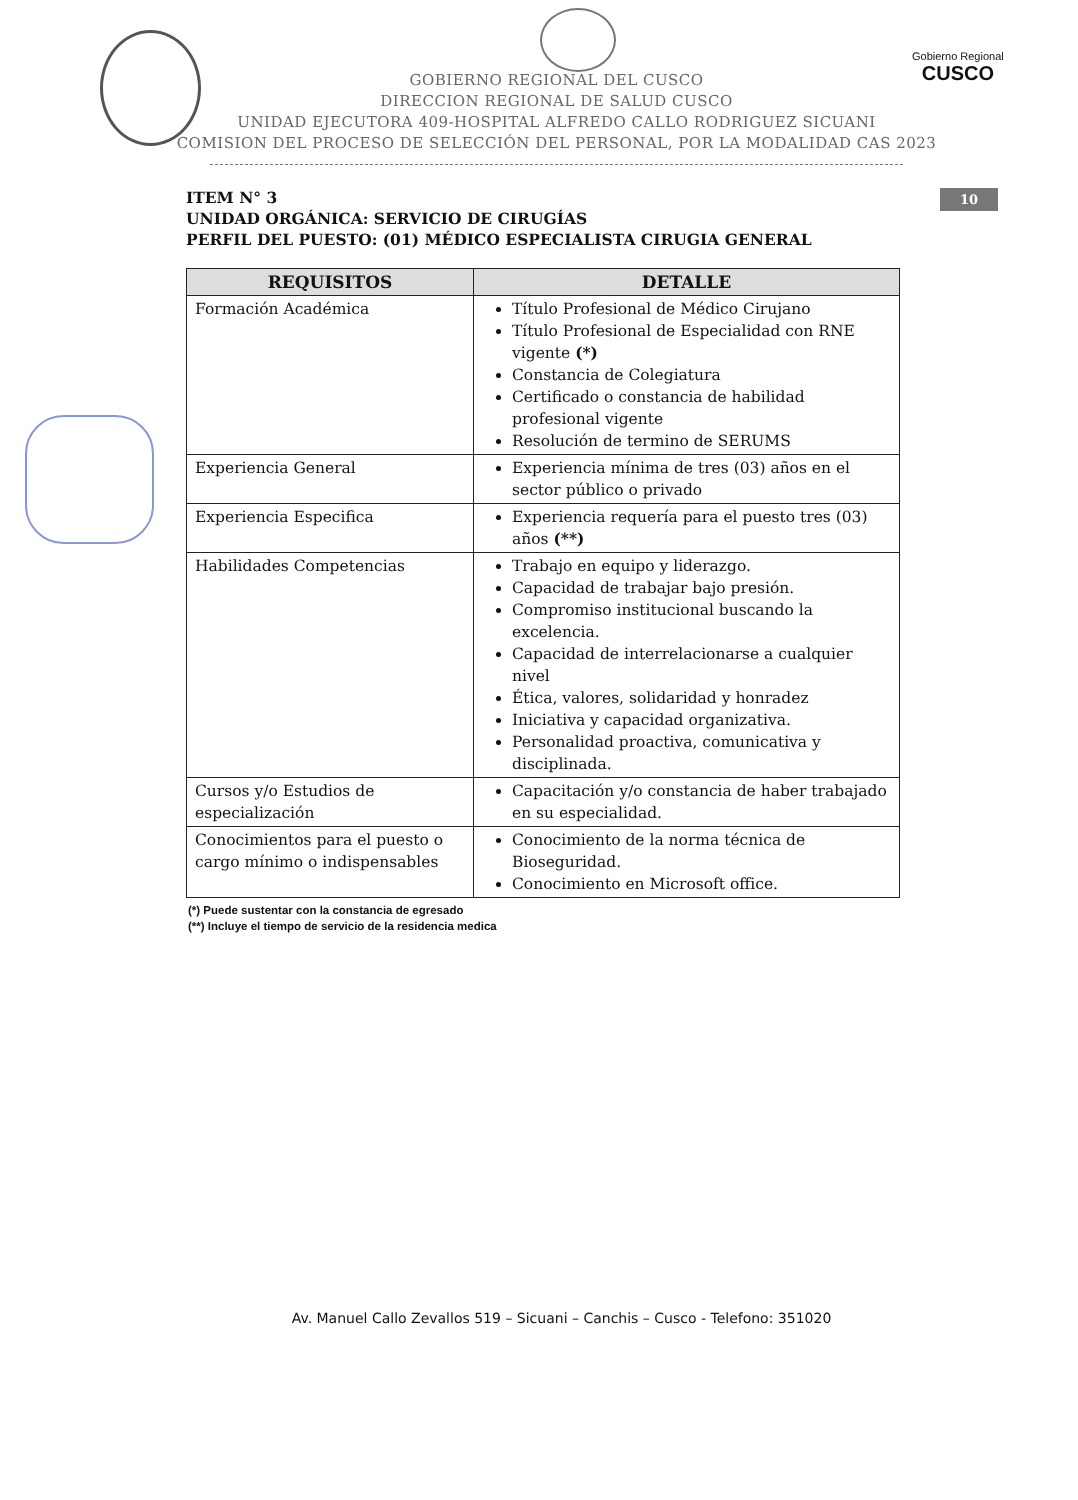Gobierno Regional
CUSCO
GOBIERNO REGIONAL DEL CUSCO
DIRECCION REGIONAL DE SALUD CUSCO
UNIDAD EJECUTORA 409-HOSPITAL ALFREDO CALLO RODRIGUEZ SICUANI
COMISION DEL PROCESO DE SELECCIÓN DEL PERSONAL, POR LA MODALIDAD CAS 2023
10
ITEM N° 3
UNIDAD ORGÁNICA: SERVICIO DE CIRUGÍAS
PERFIL DEL PUESTO: (01) MÉDICO ESPECIALISTA CIRUGIA GENERAL
| REQUISITOS | DETALLE |
| --- | --- |
| Formación Académica | Título Profesional de Médico Cirujano Título Profesional de Especialidad con RNE vigente (*) Constancia de Colegiatura Certificado o constancia de habilidad profesional vigente Resolución de termino de SERUMS |
| Experiencia General | Experiencia mínima de tres (03) años en el sector público o privado |
| Experiencia Especifica | Experiencia requería para el puesto tres (03) años (**) |
| Habilidades Competencias | Trabajo en equipo y liderazgo. Capacidad de trabajar bajo presión. Compromiso institucional buscando la excelencia. Capacidad de interrelacionarse a cualquier nivel Ética, valores, solidaridad y honradez Iniciativa y capacidad organizativa. Personalidad proactiva, comunicativa y disciplinada. |
| Cursos y/o Estudios de especialización | Capacitación y/o constancia de haber trabajado en su especialidad. |
| Conocimientos para el puesto o cargo mínimo o indispensables | Conocimiento de la norma técnica de Bioseguridad. Conocimiento en Microsoft office. |
(*) Puede sustentar con la constancia de egresado
(**) Incluye el tiempo de servicio de la residencia medica
Av. Manuel Callo Zevallos 519 – Sicuani – Canchis – Cusco - Telefono: 351020